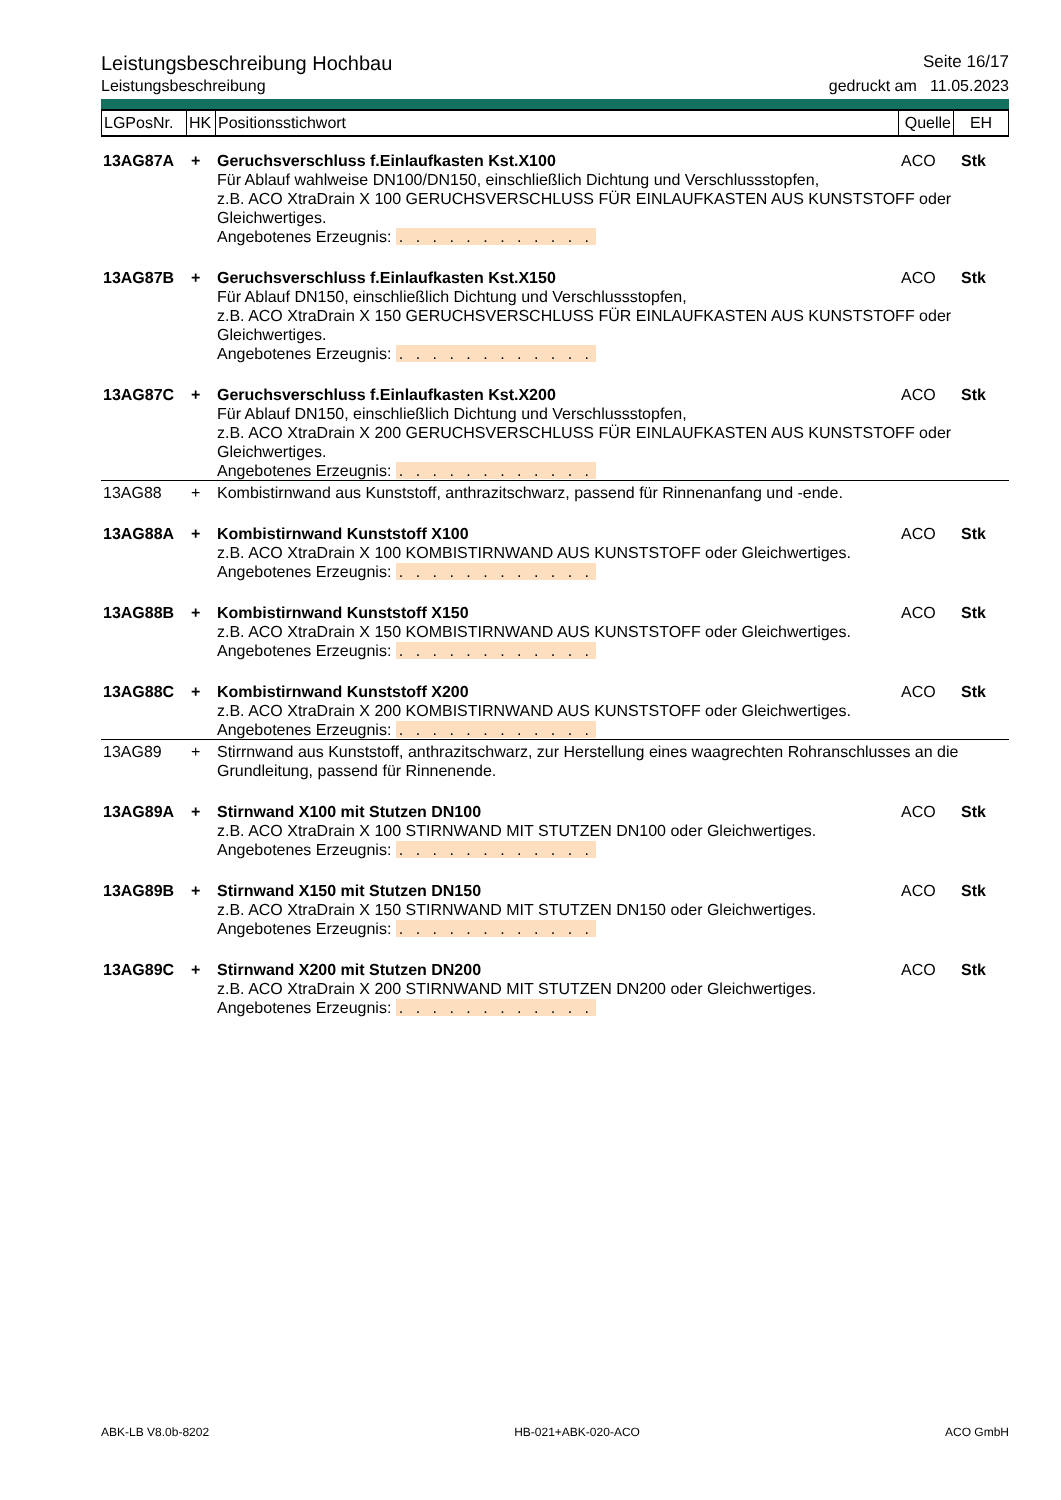Leistungsbeschreibung Hochbau Seite 16/17
Leistungsbeschreibung gedruckt am 11.05.2023
| LGPosNr. | HK | Positionsstichwort | Quelle | EH |
| 13AG87A | + | Geruchsverschluss f.Einlaufkasten Kst.X100 | ACO | Stk |
| | | Für Ablauf wahlweise DN100/DN150, einschließlich Dichtung und Verschlussstopfen, z.B. ACO XtraDrain X 100 GERUCHSVERSCHLUSS FÜR EINLAUFKASTEN AUS KUNSTSTOFF oder Gleichwertiges. Angebotenes Erzeugnis: . . . . . . . . . . . . | | |
| 13AG87B | + | Geruchsverschluss f.Einlaufkasten Kst.X150 | ACO | Stk |
| | | Für Ablauf DN150, einschließlich Dichtung und Verschlussstopfen, z.B. ACO XtraDrain X 150 GERUCHSVERSCHLUSS FÜR EINLAUFKASTEN AUS KUNSTSTOFF oder Gleichwertiges. Angebotenes Erzeugnis: . . . . . . . . . . . . | | |
| 13AG87C | + | Geruchsverschluss f.Einlaufkasten Kst.X200 | ACO | Stk |
| | | Für Ablauf DN150, einschließlich Dichtung und Verschlussstopfen, z.B. ACO XtraDrain X 200 GERUCHSVERSCHLUSS FÜR EINLAUFKASTEN AUS KUNSTSTOFF oder Gleichwertiges. Angebotenes Erzeugnis: . . . . . . . . . . . . | | |
| 13AG88 | + | Kombistirnwand aus Kunststoff, anthrazitschwarz, passend für Rinnenanfang und -ende. | | |
| 13AG88A | + | Kombistirnwand Kunststoff X100 | ACO | Stk |
| | | z.B. ACO XtraDrain X 100 KOMBISTIRNWAND AUS KUNSTSTOFF oder Gleichwertiges. Angebotenes Erzeugnis: . . . . . . . . . . . . | | |
| 13AG88B | + | Kombistirnwand Kunststoff X150 | ACO | Stk |
| | | z.B. ACO XtraDrain X 150 KOMBISTIRNWAND AUS KUNSTSTOFF oder Gleichwertiges. Angebotenes Erzeugnis: . . . . . . . . . . . . | | |
| 13AG88C | + | Kombistirnwand Kunststoff X200 | ACO | Stk |
| | | z.B. ACO XtraDrain X 200 KOMBISTIRNWAND AUS KUNSTSTOFF oder Gleichwertiges. Angebotenes Erzeugnis: . . . . . . . . . . . . | | |
| 13AG89 | + | Stirrnwand aus Kunststoff, anthrazitschwarz, zur Herstellung eines waagrechten Rohranschlusses an die Grundleitung, passend für Rinnenende. | | |
| 13AG89A | + | Stirnwand X100 mit Stutzen DN100 | ACO | Stk |
| | | z.B. ACO XtraDrain X 100 STIRNWAND MIT STUTZEN DN100 oder Gleichwertiges. Angebotenes Erzeugnis: . . . . . . . . . . . . | | |
| 13AG89B | + | Stirnwand X150 mit Stutzen DN150 | ACO | Stk |
| | | z.B. ACO XtraDrain X 150 STIRNWAND MIT STUTZEN DN150 oder Gleichwertiges. Angebotenes Erzeugnis: . . . . . . . . . . . . | | |
| 13AG89C | + | Stirnwand X200 mit Stutzen DN200 | ACO | Stk |
| | | z.B. ACO XtraDrain X 200 STIRNWAND MIT STUTZEN DN200 oder Gleichwertiges. Angebotenes Erzeugnis: . . . . . . . . . . . . | | |
ABK-LB V8.0b-8202 HB-021+ABK-020-ACO ACO GmbH